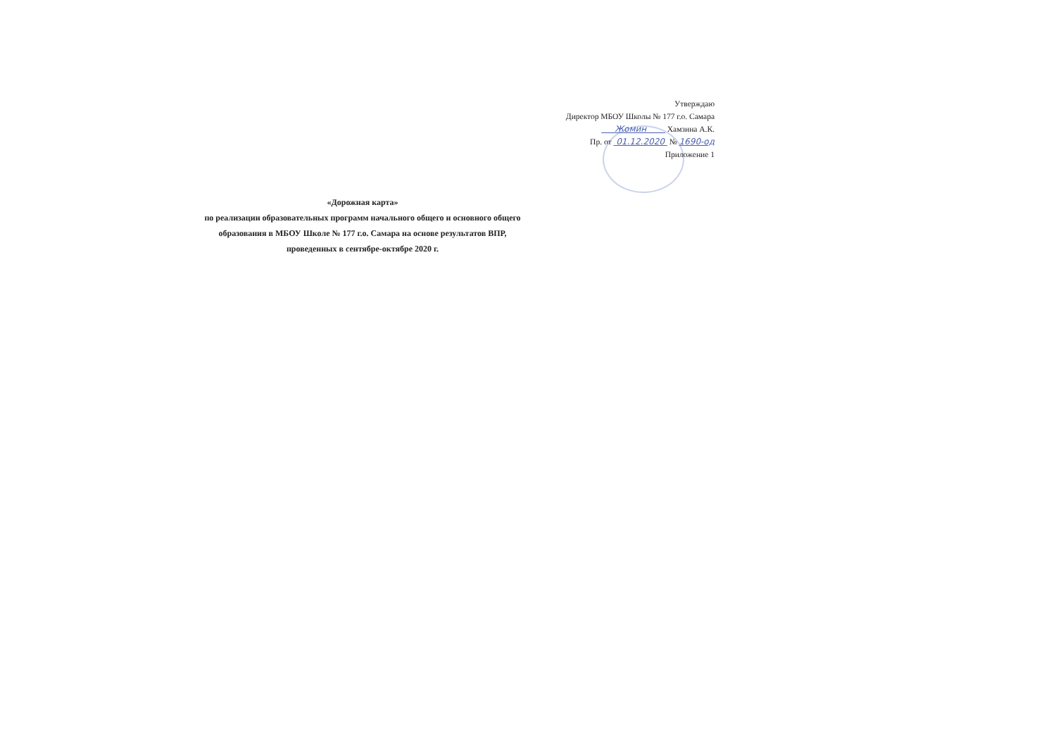Утверждаю
Директор МБОУ Школы № 177 г.о. Самара
Жомин Хамзина А.К.
Пр. от 01.12.2020 № 1690-од
Приложение 1
«Дорожная карта»
по реализации образовательных программ начального общего и основного общего образования в МБОУ Школе № 177 г.о. Самара на основе результатов ВПР, проведенных в сентябре-октябре 2020 г.